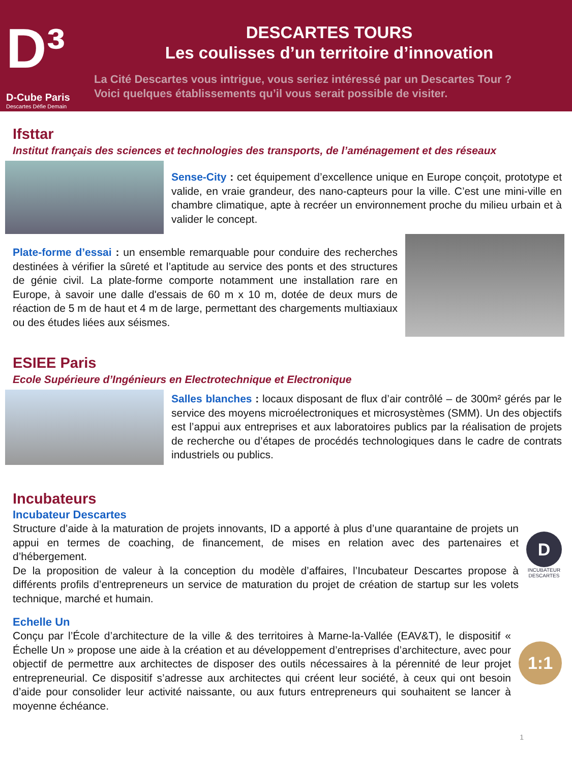D³
D-Cube Paris
Descartes Défie Demain
DESCARTES TOURS
Les coulisses d’un territoire d’innovation
La Cité Descartes vous intrigue, vous seriez intéressé par un Descartes Tour ?
Voici quelques établissements qu’il vous serait possible de visiter.
Ifsttar
Institut français des sciences et technologies des transports, de l’aménagement et des réseaux
Sense-City : cet équipement d’excellence unique en Europe conçoit, prototype et valide, en vraie grandeur, des nano-capteurs pour la ville. C’est une mini-ville en chambre climatique, apte à recréer un environnement proche du milieu urbain et à valider le concept.
Plate-forme d’essai : un ensemble remarquable pour conduire des recherches destinées à vérifier la sûreté et l’aptitude au service des ponts et des structures de génie civil. La plate-forme comporte notamment une installation rare en Europe, à savoir une dalle d'essais de 60 m x 10 m, dotée de deux murs de réaction de 5 m de haut et 4 m de large, permettant des chargements multiaxiaux ou des études liées aux séismes.
ESIEE Paris
Ecole Supérieure d’Ingénieurs en Electrotechnique et Electronique
Salles blanches : locaux disposant de flux d’air contrôlé – de 300m² gérés par le service des moyens microélectroniques et microsystèmes (SMM). Un des objectifs est l’appui aux entreprises et aux laboratoires publics par la réalisation de projets de recherche ou d’étapes de procédés technologiques dans le cadre de contrats industriels ou publics.
Incubateurs
Incubateur Descartes
Structure d’aide à la maturation de projets innovants, ID a apporté à plus d’une quarantaine de projets un appui en termes de coaching, de financement, de mises en relation avec des partenaires et d’hébergement.
De la proposition de valeur à la conception du modèle d’affaires, l’Incubateur Descartes propose à différents profils d’entrepreneurs un service de maturation du projet de création de startup sur les volets technique, marché et humain.
D
INCUBATEUR
DESCARTES
Echelle Un
Conçu par l’École d’architecture de la ville & des territoires à Marne-la-Vallée (EAV&T), le dispositif « Échelle Un » propose une aide à la création et au développement d’entreprises d’architecture, avec pour objectif de permettre aux architectes de disposer des outils nécessaires à la pérennité de leur projet entrepreneurial. Ce dispositif s’adresse aux architectes qui créent leur société, à ceux qui ont besoin d’aide pour consolider leur activité naissante, ou aux futurs entrepreneurs qui souhaitent se lancer à moyenne échéance.
1:1
1